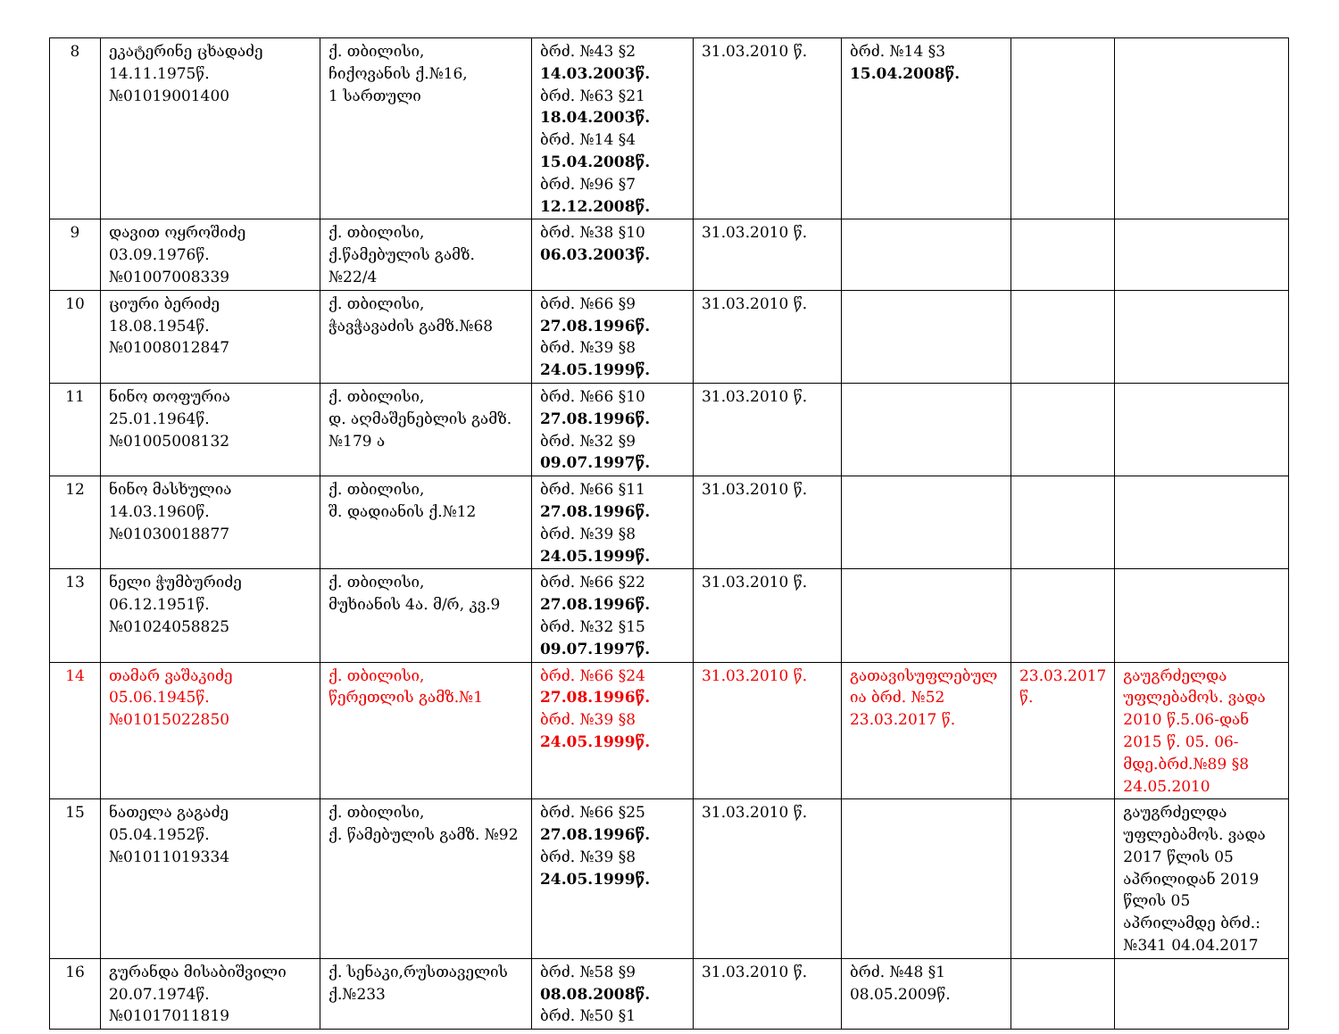| 8 | ეკატერინე ცხადაძე 14.11.1975წ. №01019001400 | ქ. თბილისი, ჩიქოვანის ქ.№16, 1 სართული | ბრძ. №43 §2 14.03.2003წ. ბრძ. №63 §21 18.04.2003წ. ბრძ. №14 §4 15.04.2008წ. ბრძ. №96 §7 12.12.2008წ. | 31.03.2010 წ. | ბრძ. №14 §3 15.04.2008წ. | | |
| 9 | დავით ოყროშიძე 03.09.1976წ. №01007008339 | ქ. თბილისი, ქ.წამებულის გამზ.№22/4 | ბრძ. №38 §10 06.03.2003წ. | 31.03.2010 წ. | | | |
| 10 | ციური ბერიძე 18.08.1954წ. №01008012847 | ქ. თბილისი, ჭავჭავაძის გამზ.№68 | ბრძ. №66 §9 27.08.1996წ. ბრძ. №39 §8 24.05.1999წ. | 31.03.2010 წ. | | | |
| 11 | ნინო თოფურია 25.01.1964წ. №01005008132 | ქ. თბილისი, დ. აღმაშენებლის გამზ. №179 ა | ბრძ. №66 §10 27.08.1996წ. ბრძ. №32 §9 09.07.1997წ. | 31.03.2010 წ. | | | |
| 12 | ნინო მასხულია 14.03.1960წ. №01030018877 | ქ. თბილისი, შ. დადიანის ქ.№12 | ბრძ. №66 §11 27.08.1996წ. ბრძ. №39 §8 24.05.1999წ. | 31.03.2010 წ. | | | |
| 13 | ნელი ჭუმბურიძე 06.12.1951წ. №01024058825 | ქ. თბილისი, მუხიანის 4ა. მ/რ, კვ.9 | ბრძ. №66 §22 27.08.1996წ. ბრძ. №32 §15 09.07.1997წ. | 31.03.2010 წ. | | | |
| 14 | თამარ ვაშაკიძე 05.06.1945წ. №01015022850 | ქ. თბილისი, წერეთლის გამზ.№1 | ბრძ. №66 §24 27.08.1996წ. ბრძ. №39 §8 24.05.1999წ. | 31.03.2010 წ. | გათავისუფლებულ ია ბრძ. №52 23.03.2017 წ. | 23.03.2017 წ. | გაუგრძელდა უფლებამოს. ვადა 2010 წ.5.06-დან 2015 წ. 05. 06-მდე.ბრძ.№89 §8 24.05.2010 |
| 15 | ნათელა გაგაძე 05.04.1952წ. №01011019334 | ქ. თბილისი, ქ. წამებულის გამზ. №92 | ბრძ. №66 §25 27.08.1996წ. ბრძ. №39 §8 24.05.1999წ. | 31.03.2010 წ. | | | გაუგრძელდა უფლებამოს. ვადა 2017 წლის 05 აპრილიდან 2019 წლის 05 აპრილამდე ბრძ.: №341 04.04.2017 |
| 16 | გურანდა მისაბიშვილი 20.07.1974წ. №01017011819 | ქ. სენაკი,რუსთაველის ქ.№233 | ბრძ. №58 §9 08.08.2008წ. ბრძ. №50 §1 | 31.03.2010 წ. | ბრძ. №48 §1 08.05.2009წ. | | |